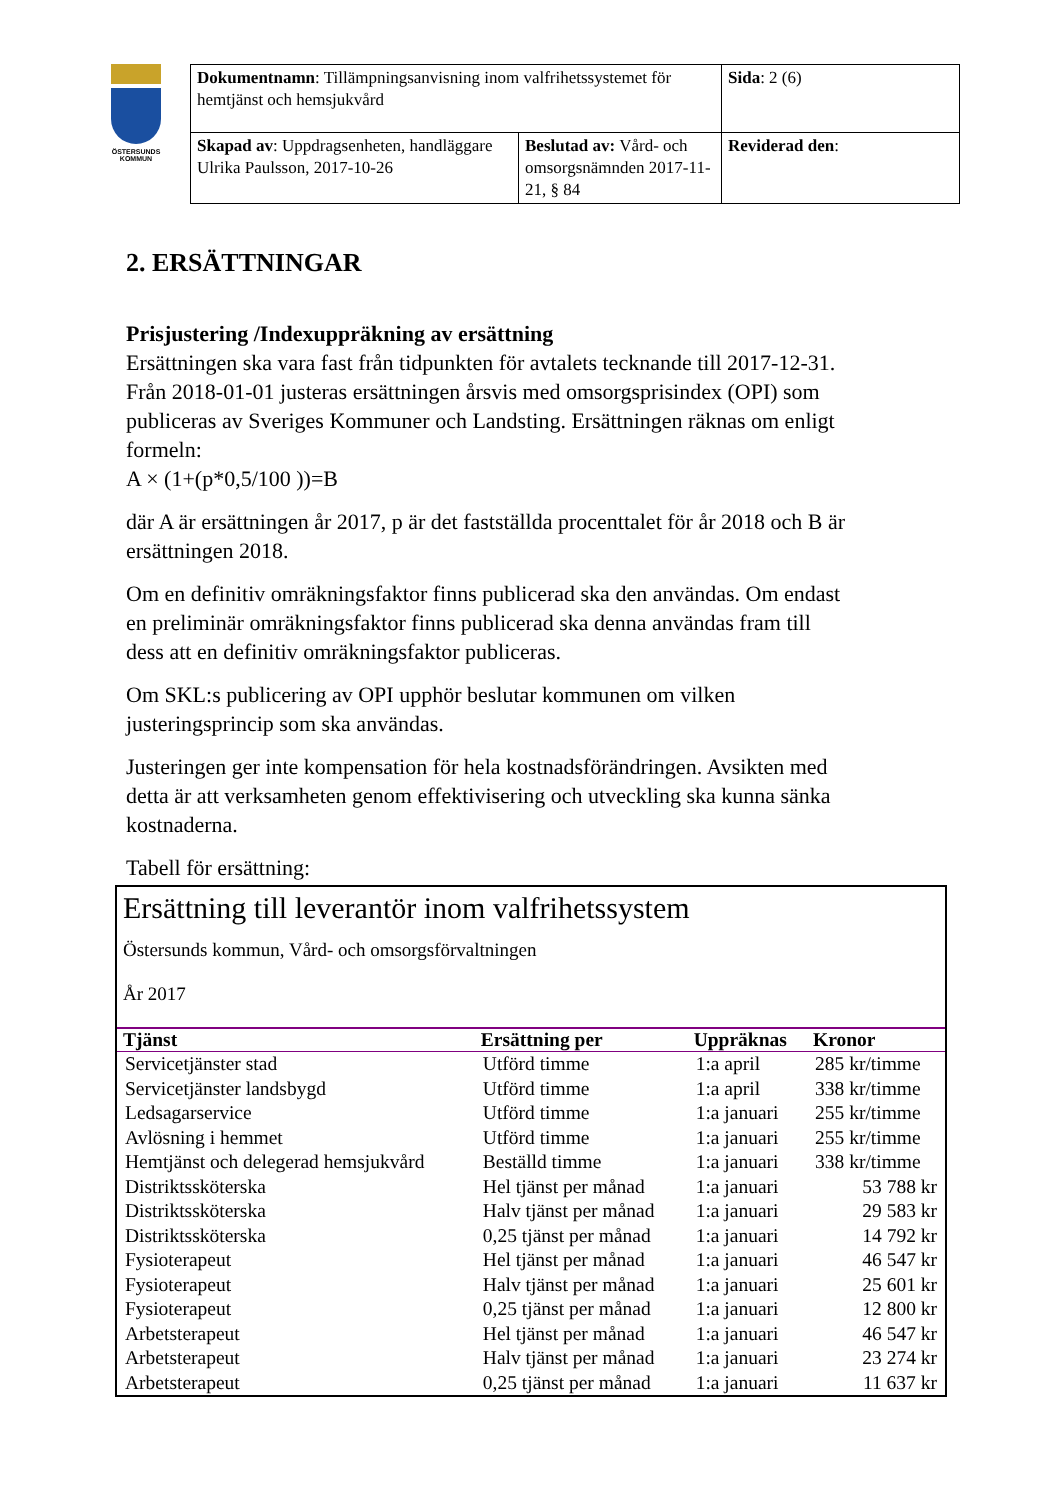ÖSTERSUNDS
KOMMUN
| Dokumentnamn : Tillämpningsanvisning inom valfrihetssystemet för hemtjänst och hemsjukvård | | Sida : 2 (6) |
| Skapad av : Uppdragsenheten, handläggare Ulrika Paulsson, 2017-10-26 | Beslutad av: Vård- och omsorgsnämnden 2017-11-21, § 84 | Reviderad den : |
2. ERSÄTTNINGAR
Prisjustering /Indexuppräkning av ersättning
Ersättningen ska vara fast från tidpunkten för avtalets tecknande till 2017-12-31. Från 2018-01-01 justeras ersättningen årsvis med omsorgsprisindex (OPI) som publiceras av Sveriges Kommuner och Landsting. Ersättningen räknas om enligt formeln:
A × (1+(p*0,5/100 ))=B
där A är ersättningen år 2017, p är det fastställda procenttalet för år 2018 och B är ersättningen 2018.
Om en definitiv omräkningsfaktor finns publicerad ska den användas. Om endast en preliminär omräkningsfaktor finns publicerad ska denna användas fram till dess att en definitiv omräkningsfaktor publiceras.
Om SKL:s publicering av OPI upphör beslutar kommunen om vilken justeringsprincip som ska användas.
Justeringen ger inte kompensation för hela kostnadsförändringen. Avsikten med detta är att verksamheten genom effektivisering och utveckling ska kunna sänka kostnaderna.
Tabell för ersättning:
Ersättning till leverantör inom valfrihetssystem
Östersunds kommun, Vård- och omsorgsförvaltningen
År 2017
| Tjänst | Ersättning per | Uppräknas | Kronor |
| --- | --- | --- | --- |
| Servicetjänster stad | Utförd timme | 1:a april | 285 kr/timme |
| Servicetjänster landsbygd | Utförd timme | 1:a april | 338 kr/timme |
| Ledsagarservice | Utförd timme | 1:a januari | 255 kr/timme |
| Avlösning i hemmet | Utförd timme | 1:a januari | 255 kr/timme |
| Hemtjänst och delegerad hemsjukvård | Beställd timme | 1:a januari | 338 kr/timme |
| Distriktssköterska | Hel tjänst per månad | 1:a januari | 53 788 kr |
| Distriktssköterska | Halv tjänst per månad | 1:a januari | 29 583 kr |
| Distriktssköterska | 0,25 tjänst per månad | 1:a januari | 14 792 kr |
| Fysioterapeut | Hel tjänst per månad | 1:a januari | 46 547 kr |
| Fysioterapeut | Halv tjänst per månad | 1:a januari | 25 601 kr |
| Fysioterapeut | 0,25 tjänst per månad | 1:a januari | 12 800 kr |
| Arbetsterapeut | Hel tjänst per månad | 1:a januari | 46 547 kr |
| Arbetsterapeut | Halv tjänst per månad | 1:a januari | 23 274 kr |
| Arbetsterapeut | 0,25 tjänst per månad | 1:a januari | 11 637 kr |